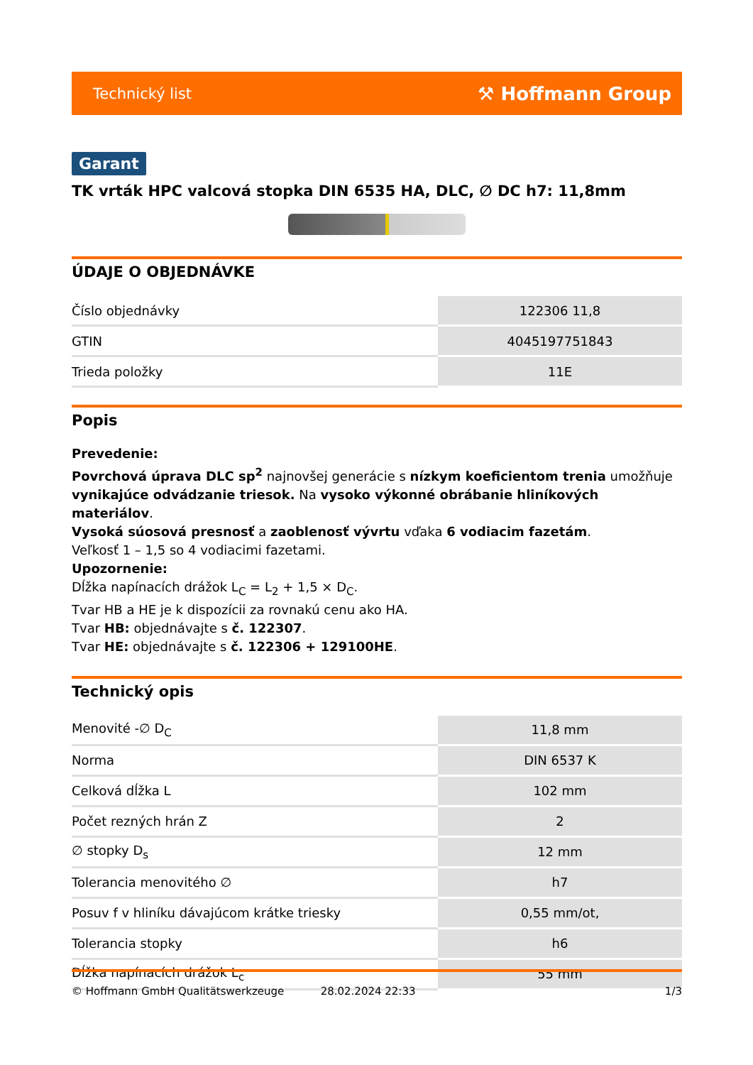Technický list ⚒ Hoffmann Group
Garant
TK vrták HPC valcová stopka DIN 6535 HA, DLC, ∅ DC h7: 11,8mm
ÚDAJE O OBJEDNÁVKE
| Číslo objednávky | 122306 11,8 |
| GTIN | 4045197751843 |
| Trieda položky | 11E |
Popis
Prevedenie:
Povrchová úprava DLC sp<sup>2</sup> najnovšej generácie s nízkym koeficientom trenia umožňuje vynikajúce odvádzanie triesok. Na vysoko výkonné obrábanie hliníkových materiálov.
Vysoká súosová presnosť a zaoblenosť vývrtu vďaka 6 vodiacim fazetám.
Veľkosť 1 – 1,5 so 4 vodiacimi fazetami.
Upozornenie:
Dĺžka napínacích drážok L<sub>C</sub> = L<sub>2</sub> + 1,5 × D<sub>C</sub>.
Tvar HB a HE je k dispozícii za rovnakú cenu ako HA.
Tvar HB: objednávajte s č. 122307.
Tvar HE: objednávajte s č. 122306 + 129100HE.
Technický opis
| Menovité -∅ D<sub>C</sub> | 11,8 mm |
| Norma | DIN 6537 K |
| Celková dĺžka L | 102 mm |
| Počet rezných hrán Z | 2 |
| ∅ stopky D<sub>s</sub> | 12 mm |
| Tolerancia menovitého ∅ | h7 |
| Posuv f v hliníku dávajúcom krátke triesky | 0,55 mm/ot, |
| Tolerancia stopky | h6 |
| Dĺžka napínacích drážok L<sub>c</sub> | 55 mm |
© Hoffmann GmbH Qualitätswerkzeuge 28.02.2024 22:33 1/3